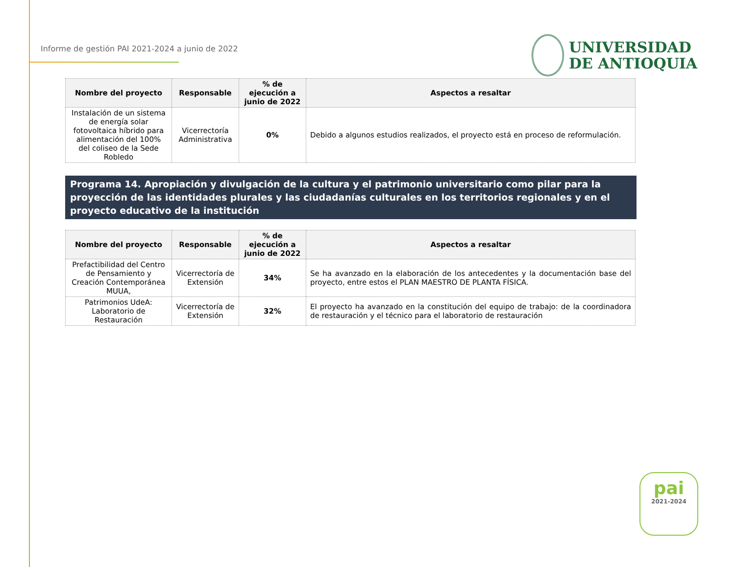Informe de gestión PAI 2021-2024 a junio de 2022
UNIVERSIDAD
DE ANTIOQUIA
| Nombre del proyecto | Responsable | % de ejecución a junio de 2022 | Aspectos a resaltar |
| --- | --- | --- | --- |
| Instalación de un sistema de energía solar fotovoltaica híbrido para alimentación del 100% del coliseo de la Sede Robledo | Vicerrectoría Administrativa | 0% | Debido a algunos estudios realizados, el proyecto está en proceso de reformulación. |
Programa 14. Apropiación y divulgación de la cultura y el patrimonio universitario como pilar para la proyección de las identidades plurales y las ciudadanías culturales en los territorios regionales y en el proyecto educativo de la institución
| Nombre del proyecto | Responsable | % de ejecución a junio de 2022 | Aspectos a resaltar |
| --- | --- | --- | --- |
| Prefactibilidad del Centro de Pensamiento y Creación Contemporánea MUUA, | Vicerrectoría de Extensión | 34% | Se ha avanzado en la elaboración de los antecedentes y la documentación base del proyecto, entre estos el PLAN MAESTRO DE PLANTA FÍSICA. |
| Patrimonios UdeA: Laboratorio de Restauración | Vicerrectoría de Extensión | 32% | El proyecto ha avanzado en la constitución del equipo de trabajo: de la coordinadora de restauración y el técnico para el laboratorio de restauración |
pai
2021-2024